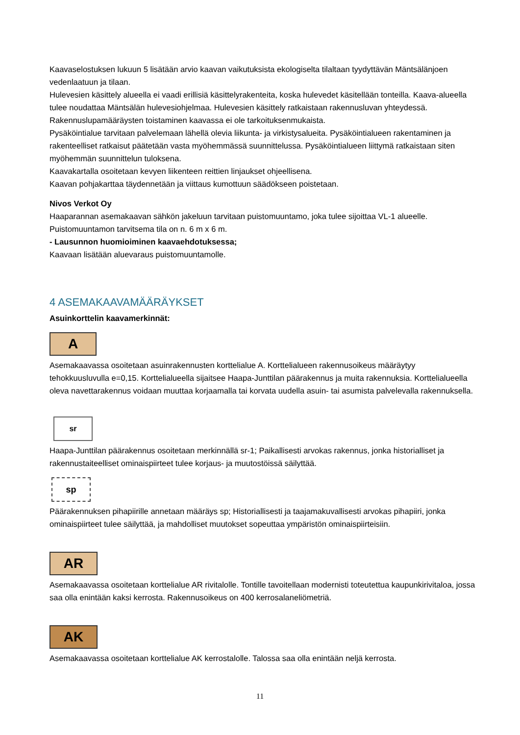Kaavaselostuksen lukuun 5 lisätään arvio kaavan vaikutuksista ekologiselta tilaltaan tyydyttävän Mäntsälänjoen vedenlaatuun ja tilaan.
Hulevesien käsittely alueella ei vaadi erillisiä käsittelyrakenteita, koska hulevedet käsitellään tonteilla. Kaava-alueella tulee noudattaa Mäntsälän hulevesiohjelmaa. Hulevesien käsittely ratkaistaan rakennusluvan yhteydessä. Rakennuslupamääräysten toistaminen kaavassa ei ole tarkoituksenmukaista.
Pysäköintialue tarvitaan palvelemaan lähellä olevia liikunta- ja virkistysalueita. Pysäköintialueen rakentaminen ja rakenteelliset ratkaisut päätetään vasta myöhemmässä suunnittelussa. Pysäköintialueen liittymä ratkaistaan siten myöhemmän suunnittelun tuloksena.
Kaavakartalla osoitetaan kevyen liikenteen reittien linjaukset ohjeellisena.
Kaavan pohjakarttaa täydennetään ja viittaus kumottuun säädökseen poistetaan.
Nivos Verkot Oy
Haaparannan asemakaavan sähkön jakeluun tarvitaan puistomuuntamo, joka tulee sijoittaa VL-1 alueelle. Puistomuuntamon tarvitsema tila on n. 6 m x 6 m.
- Lausunnon huomioiminen kaavaehdotuksessa;
Kaavaan lisätään aluevaraus puistomuuntamolle.
4 ASEMAKAAVAMÄÄRÄYKSET
Asuinkorttelin kaavamerkinnät:
A
Asemakaavassa osoitetaan asuinrakennusten korttelialue A. Korttelialueen rakennusoikeus määräytyy tehokkuusluvulla e=0,15. Korttelialueella sijaitsee Haapa-Junttilan päärakennus ja muita rakennuksia. Korttelialueella oleva navettarakennus voidaan muuttaa korjaamalla tai korvata uudella asuin- tai asumista palvelevalla rakennuksella.
sr
Haapa-Junttilan päärakennus osoitetaan merkinnällä sr-1; Paikallisesti arvokas rakennus, jonka historialliset ja rakennustaiteelliset ominaispiirteet tulee korjaus- ja muutostöissä säilyttää.
sp
Päärakennuksen pihapiirille annetaan määräys sp; Historiallisesti ja taajamakuvallisesti arvokas pihapiiri, jonka ominaispiirteet tulee säilyttää, ja mahdolliset muutokset sopeuttaa ympäristön ominaispiirteisiin.
AR
Asemakaavassa osoitetaan korttelialue AR rivitalolle. Tontille tavoitellaan modernisti toteutettua kaupunkirivitaloa, jossa saa olla enintään kaksi kerrosta. Rakennusoikeus on 400 kerrosalaneliömetriä.
AK
Asemakaavassa osoitetaan korttelialue AK kerrostalolle. Talossa saa olla enintään neljä kerrosta.
11